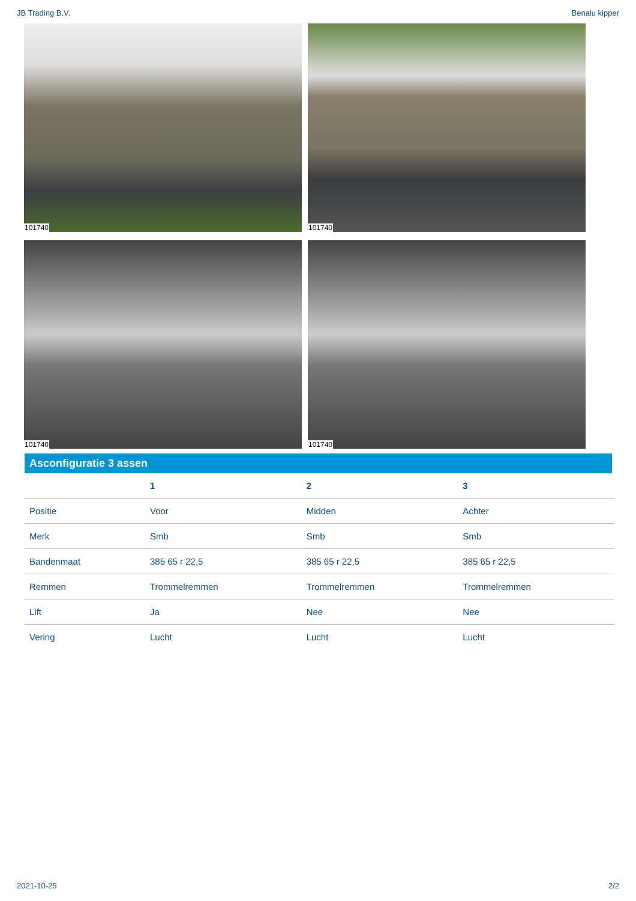JB Trading B.V. Benalu kipper
101740
101740
101740
101740
Asconfiguratie 3 assen
| | 1 | 2 | 3 |
| --- | --- | --- | --- |
| Positie | Voor | Midden | Achter |
| Merk | Smb | Smb | Smb |
| Bandenmaat | 385 65 r 22,5 | 385 65 r 22,5 | 385 65 r 22,5 |
| Remmen | Trommelremmen | Trommelremmen | Trommelremmen |
| Lift | Ja | Nee | Nee |
| Vering | Lucht | Lucht | Lucht |
2021-10-25 2/2